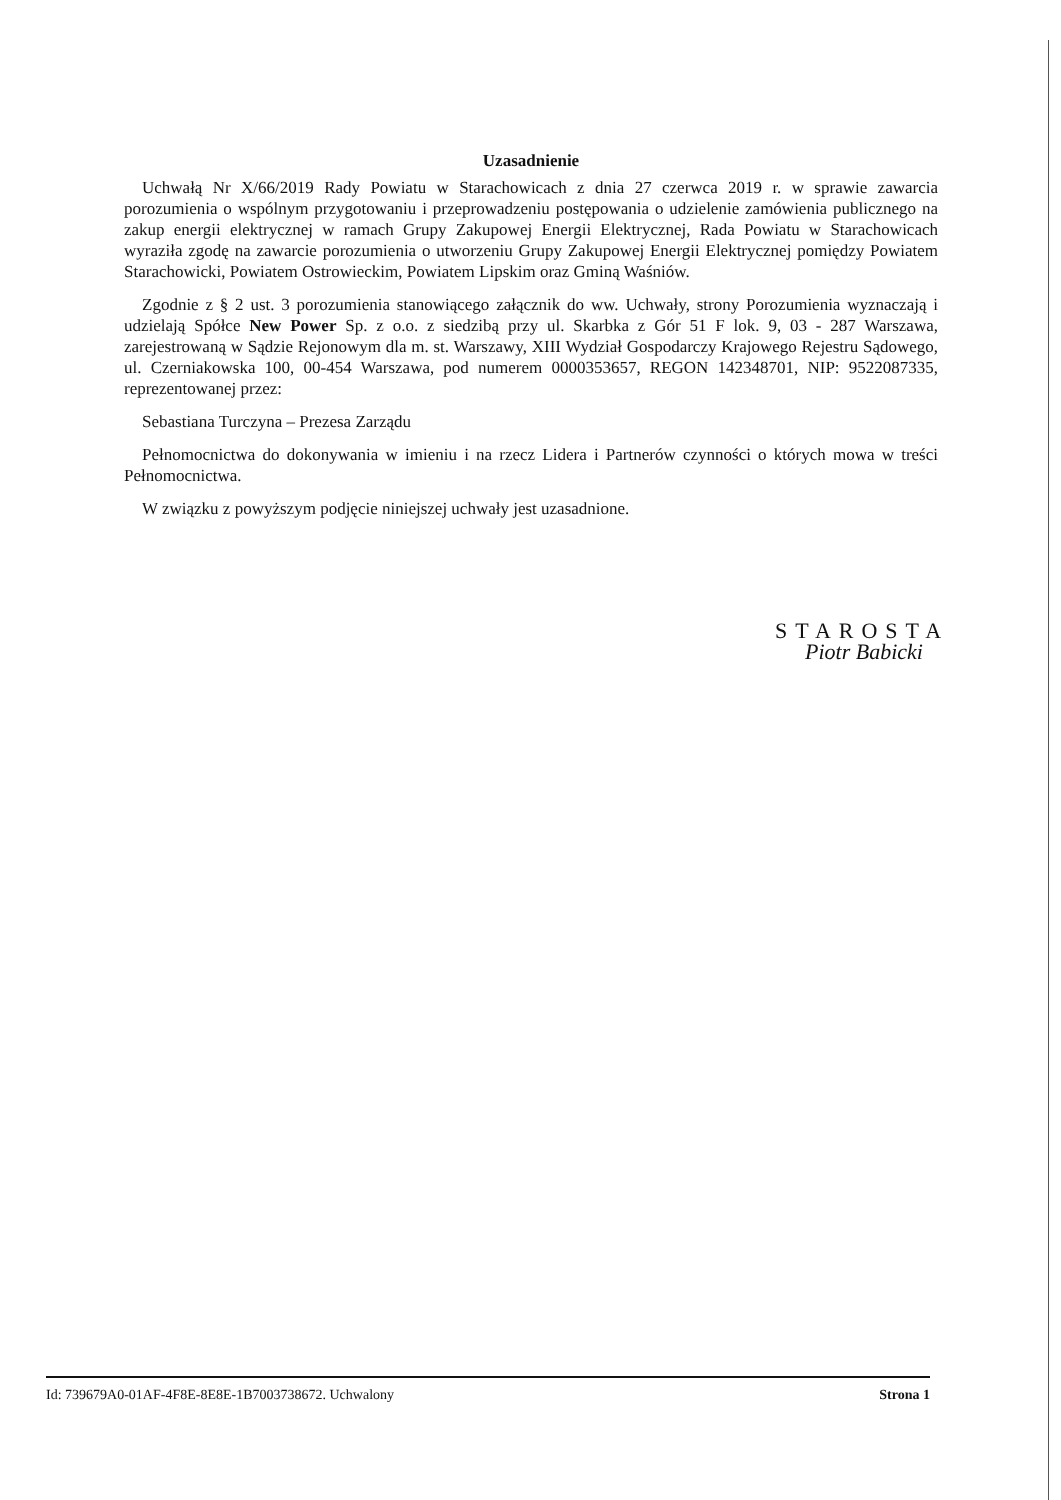Uzasadnienie
Uchwałą Nr X/66/2019 Rady Powiatu w Starachowicach z dnia 27 czerwca 2019 r. w sprawie zawarcia porozumienia o wspólnym przygotowaniu i przeprowadzeniu postępowania o udzielenie zamówienia publicznego na zakup energii elektrycznej w ramach Grupy Zakupowej Energii Elektrycznej, Rada Powiatu w Starachowicach wyraziła zgodę na zawarcie porozumienia o utworzeniu Grupy Zakupowej Energii Elektrycznej pomiędzy Powiatem Starachowicki, Powiatem Ostrowieckim, Powiatem Lipskim oraz Gminą Waśniów.
Zgodnie z § 2 ust. 3 porozumienia stanowiącego załącznik do ww. Uchwały, strony Porozumienia wyznaczają i udzielają Spółce New Power Sp. z o.o. z siedzibą przy ul. Skarbka z Gór 51 F lok. 9, 03 - 287 Warszawa, zarejestrowaną w Sądzie Rejonowym dla m. st. Warszawy, XIII Wydział Gospodarczy Krajowego Rejestru Sądowego, ul. Czerniakowska 100, 00-454 Warszawa, pod numerem 0000353657, REGON 142348701, NIP: 9522087335, reprezentowanej przez:
Sebastiana Turczyna – Prezesa Zarządu
Pełnomocnictwa do dokonywania w imieniu i na rzecz Lidera i Partnerów czynności o których mowa w treści Pełnomocnictwa.
W związku z powyższym podjęcie niniejszej uchwały jest uzasadnione.
STAROSTA
Piotr Babicki
Id: 739679A0-01AF-4F8E-8E8E-1B7003738672. Uchwalony Strona 1